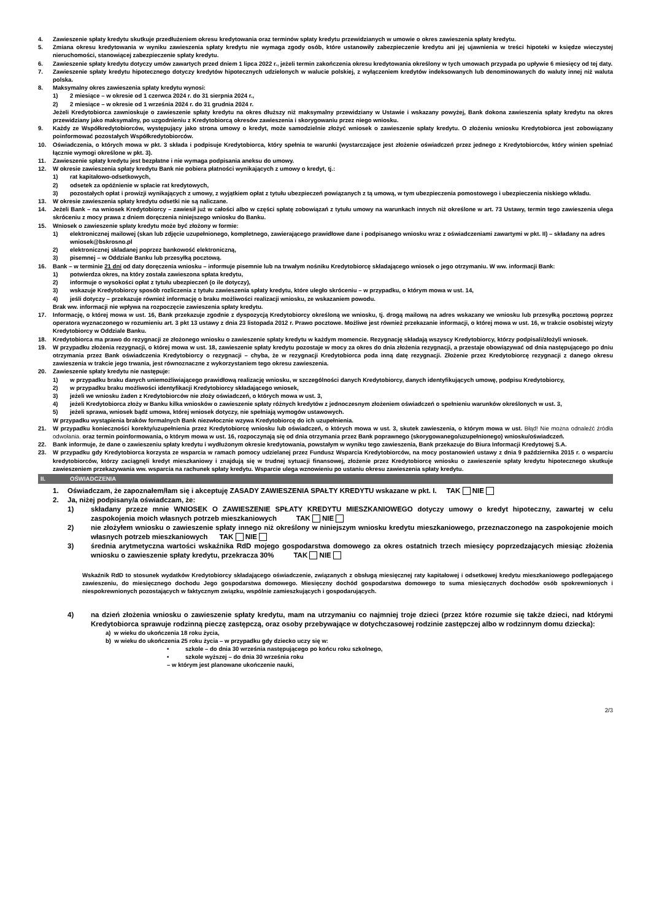4. Zawieszenie spłaty kredytu skutkuje przedłużeniem okresu kredytowania oraz terminów spłaty kredytu przewidzianych w umowie o okres zawieszenia spłaty kredytu.
5. Zmiana okresu kredytowania w wyniku zawieszenia spłaty kredytu nie wymaga zgody osób, które ustanowiły zabezpieczenie kredytu ani jej ujawnienia w treści hipoteki w księdze wieczystej nieruchomości, stanowiącej zabezpieczenie spłaty kredytu.
6. Zawieszenie spłaty kredytu dotyczy umów zawartych przed dniem 1 lipca 2022 r., jeżeli termin zakończenia okresu kredytowania określony w tych umowach przypada po upływie 6 miesięcy od tej daty.
7. Zawieszenie spłaty kredytu hipotecznego dotyczy kredytów hipotecznych udzielonych w walucie polskiej, z wyłączeniem kredytów indeksowanych lub denominowanych do waluty innej niż waluta polska.
8. Maksymalny okres zawieszenia spłaty kredytu wynosi:
1) 2 miesiące – w okresie od 1 czerwca 2024 r. do 31 sierpnia 2024 r.,
2) 2 miesiące – w okresie od 1 września 2024 r. do 31 grudnia 2024 r.
Jeżeli Kredytobiorca zawnioskuje o zawieszenie spłaty kredytu na okres dłuższy niż maksymalny przewidziany w Ustawie i wskazany powyżej, Bank dokona zawieszenia spłaty kredytu na okres przewidziany jako maksymalny, po uzgodnieniu z Kredytobiorcą okresów zawieszenia i skorygowaniu przez niego wniosku.
9. Każdy ze Współkredytobiorców, występujący jako strona umowy o kredyt, może samodzielnie złożyć wniosek o zawieszenie spłaty kredytu. O złożeniu wniosku Kredytobiorca jest zobowiązany poinformować pozostałych Współkredytobiorców.
10. Oświadczenia, o których mowa w pkt. 3 składa i podpisuje Kredytobiorca, który spełnia te warunki (wystarczające jest złożenie oświadczeń przez jednego z Kredytobiorców, który winien spełniać łącznie wymogi określone w pkt. 3).
11. Zawieszenie spłaty kredytu jest bezpłatne i nie wymaga podpisania aneksu do umowy.
12. W okresie zawieszenia spłaty kredytu Bank nie pobiera płatności wynikających z umowy o kredyt, tj.:
1) rat kapitałowo-odsetkowych,
2) odsetek za opóźnienie w spłacie rat kredytowych,
3) pozostałych opłat i prowizji wynikających z umowy, z wyjątkiem opłat z tytułu ubezpieczeń powiązanych z tą umową, w tym ubezpieczenia pomostowego i ubezpieczenia niskiego wkładu.
13. W okresie zawieszenia spłaty kredytu odsetki nie są naliczane.
14. Jeżeli Bank – na wniosek Kredytobiorcy – zawiesił już w całości albo w części spłatę zobowiązań z tytułu umowy na warunkach innych niż określone w art. 73 Ustawy, termin tego zawieszenia ulega skróceniu z mocy prawa z dniem doręczenia niniejszego wniosku do Banku.
15. Wniosek o zawieszenie spłaty kredytu może być złożony w formie:
1) elektronicznej mailowej (skan lub zdjęcie uzupełnionego, kompletnego, zawierającego prawidłowe dane i podpisanego wniosku wraz z oświadczeniami zawartymi w pkt. II) – składany na adres wniosek@bskrosno.pl
2) elektronicznej składanej poprzez bankowość elektroniczną,
3) pisemnej – w Oddziale Banku lub przesyłką pocztową.
16. Bank – w terminie 21 dni od daty doręczenia wniosku – informuje pisemnie lub na trwałym nośniku Kredytobiorcę składającego wniosek o jego otrzymaniu. W ww. informacji Bank:
1) potwierdza okres, na który została zawieszona spłata kredytu,
2) informuje o wysokości opłat z tytułu ubezpieczeń (o ile dotyczy),
3) wskazuje Kredytobiorcy sposób rozliczenia z tytułu zawieszenia spłaty kredytu, które uległo skróceniu – w przypadku, o którym mowa w ust. 14,
4) jeśli dotyczy – przekazuje również informację o braku możliwości realizacji wniosku, ze wskazaniem powodu.
Brak ww. informacji nie wpływa na rozpoczęcie zawieszenia spłaty kredytu.
17. Informację, o której mowa w ust. 16, Bank przekazuje zgodnie z dyspozycją Kredytobiorcy określoną we wniosku, tj. drogą mailową na adres wskazany we wniosku lub przesyłką pocztową poprzez operatora wyznaczonego w rozumieniu art. 3 pkt 13 ustawy z dnia 23 listopada 2012 r. Prawo pocztowe. Możliwe jest również przekazanie informacji, o której mowa w ust. 16, w trakcie osobistej wizyty Kredytobiorcy w Oddziale Banku.
18. Kredytobiorca ma prawo do rezygnacji ze złożonego wniosku o zawieszenie spłaty kredytu w każdym momencie. Rezygnację składają wszyscy Kredytobiorcy, którzy podpisali/złożyli wniosek.
19. W przypadku złożenia rezygnacji, o której mowa w ust. 18, zawieszenie spłaty kredytu pozostaje w mocy za okres do dnia złożenia rezygnacji, a przestaje obowiązywać od dnia następującego po dniu otrzymania przez Bank oświadczenia Kredytobiorcy o rezygnacji – chyba, że w rezygnacji Kredytobiorca poda inną datę rezygnacji. Złożenie przez Kredytobiorcę rezygnacji z danego okresu zawieszenia w trakcie jego trwania, jest równoznaczne z wykorzystaniem tego okresu zawieszenia.
20. Zawieszenie spłaty kredytu nie następuje:
1) w przypadku braku danych uniemożliwiającego prawidłową realizację wniosku, w szczególności danych Kredytobiorcy, danych identyfikujących umowę, podpisu Kredytobiorcy,
2) w przypadku braku możliwości identyfikacji Kredytobiorcy składającego wniosek,
3) jeżeli we wniosku żaden z Kredytobiorców nie złoży oświadczeń, o których mowa w ust. 3,
4) jeżeli Kredytobiorca złoży w Banku kilka wniosków o zawieszenie spłaty różnych kredytów z jednoczesnym złożeniem oświadczeń o spełnieniu warunków określonych w ust. 3,
5) jeżeli sprawa, wniosek bądź umowa, której wniosek dotyczy, nie spełniają wymogów ustawowych.
W przypadku wystąpienia braków formalnych Bank niezwłocznie wzywa Kredytobiorcę do ich uzupełnienia.
21. W przypadku konieczności korekty/uzupełnienia przez Kredytobiorcę wniosku lub oświadczeń, o których mowa w ust. 3, skutek zawieszenia, o którym mowa w ust. Błąd! Nie można odnaleźć źródła odwołania. oraz termin poinformowania, o którym mowa w ust. 16, rozpoczynają się od dnia otrzymania przez Bank poprawnego (skorygowanego/uzupełnionego) wniosku/oświadczeń.
22. Bank informuje, że dane o zawieszeniu spłaty kredytu i wydłużonym okresie kredytowania, powstałym w wyniku tego zawieszenia, Bank przekazuje do Biura Informacji Kredytowej S.A.
23. W przypadku gdy Kredytobiorca korzysta ze wsparcia w ramach pomocy udzielanej przez Fundusz Wsparcia Kredytobiorców, na mocy postanowień ustawy z dnia 9 października 2015 r. o wsparciu kredytobiorców, którzy zaciągnęli kredyt mieszkaniowy i znajdują się w trudnej sytuacji finansowej, złożenie przez Kredytobiorcę wniosku o zawieszenie spłaty kredytu hipotecznego skutkuje zawieszeniem przekazywania ww. wsparcia na rachunek spłaty kredytu. Wsparcie ulega wznowieniu po ustaniu okresu zawieszenia spłaty kredytu.
II. OŚWIADCZENIA
1. Oświadczam, że zapoznałem/łam się i akceptuję ZASADY ZAWIESZENIA SPAŁTY KREDYTU wskazane w pkt. I. TAK NIE
2. Ja, niżej podpisany/a oświadczam, że:
1) składany przeze mnie WNIOSEK O ZAWIESZENIE SPŁATY KREDYTU MIESZKANIOWEGO dotyczy umowy o kredyt hipoteczny, zawartej w celu zaspokojenia moich własnych potrzeb mieszkaniowych TAK NIE
2) nie złożyłem wniosku o zawieszenie spłaty innego niż określony w niniejszym wniosku kredytu mieszkaniowego, przeznaczonego na zaspokojenie moich własnych potrzeb mieszkaniowych TAK NIE
3) średnia arytmetyczna wartości wskaźnika RdD mojego gospodarstwa domowego za okres ostatnich trzech miesięcy poprzedzających miesiąc złożenia wniosku o zawieszenie spłaty kredytu, przekracza 30% TAK NIE
Wskaźnik RdD to stosunek wydatków Kredytobiorcy składającego oświadczenie, związanych z obsługą miesięcznej raty kapitałowej i odsetkowej kredytu mieszkaniowego podlegającego zawieszeniu, do miesięcznego dochodu Jego gospodarstwa domowego. Miesięczny dochód gospodarstwa domowego to suma miesięcznych dochodów osób spokrewnionych i niespokrewnionych pozostających w faktycznym związku, wspólnie zamieszkujących i gospodarujących.
4) na dzień złożenia wniosku o zawieszenie spłaty kredytu, mam na utrzymaniu co najmniej troje dzieci (przez które rozumie się także dzieci, nad którymi Kredytobiorca sprawuje rodzinną pieczę zastępczą, oraz osoby przebywające w dotychczasowej rodzinie zastępczej albo w rodzinnym domu dziecka):
a) w wieku do ukończenia 18 roku życia,
b) w wieku do ukończenia 25 roku życia – w przypadku gdy dziecko uczy się w:
• szkole – do dnia 30 września następującego po końcu roku szkolnego,
• szkole wyższej – do dnia 30 września roku
– w którym jest planowane ukończenie nauki,
2/3